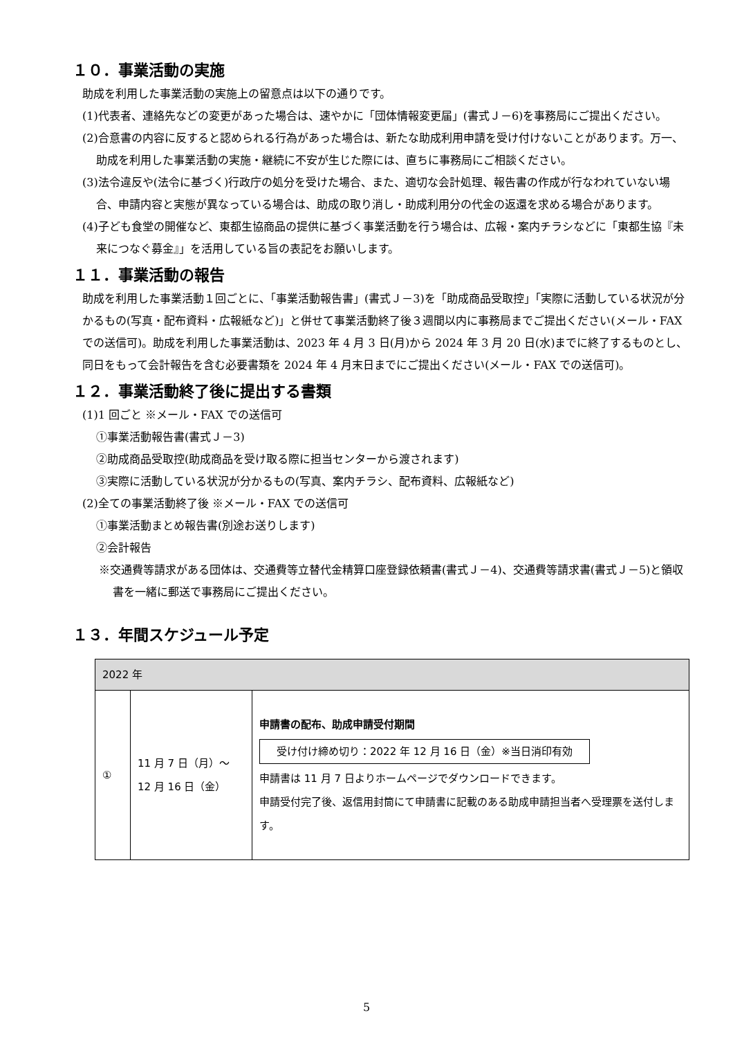１０．事業活動の実施
助成を利用した事業活動の実施上の留意点は以下の通りです。
(1)代表者、連絡先などの変更があった場合は、速やかに「団体情報変更届」(書式Ｊ－6)を事務局にご提出ください。
(2)合意書の内容に反すると認められる行為があった場合は、新たな助成利用申請を受け付けないことがあります。万一、助成を利用した事業活動の実施・継続に不安が生じた際には、直ちに事務局にご相談ください。
(3)法令違反や(法令に基づく)行政庁の処分を受けた場合、また、適切な会計処理、報告書の作成が行なわれていない場合、申請内容と実態が異なっている場合は、助成の取り消し・助成利用分の代金の返還を求める場合があります。
(4)子ども食堂の開催など、東都生協商品の提供に基づく事業活動を行う場合は、広報・案内チラシなどに「東都生協『未来につなぐ募金』」を活用している旨の表記をお願いします。
１１．事業活動の報告
助成を利用した事業活動１回ごとに、「事業活動報告書」(書式Ｊ－3)を「助成商品受取控」「実際に活動している状況が分かるもの(写真・配布資料・広報紙など)」と併せて事業活動終了後３週間以内に事務局までご提出ください(メール・FAX での送信可)。助成を利用した事業活動は、2023 年 4 月 3 日(月)から 2024 年 3 月 20 日(水)までに終了するものとし、同日をもって会計報告を含む必要書類を 2024 年 4 月末日までにご提出ください(メール・FAX での送信可)。
１２．事業活動終了後に提出する書類
(1)1 回ごと ※メール・FAX での送信可
①事業活動報告書(書式Ｊ－3)
②助成商品受取控(助成商品を受け取る際に担当センターから渡されます)
③実際に活動している状況が分かるもの(写真、案内チラシ、配布資料、広報紙など)
(2)全ての事業活動終了後 ※メール・FAX での送信可
①事業活動まとめ報告書(別途お送りします)
②会計報告
※交通費等請求がある団体は、交通費等立替代金精算口座登録依頼書(書式Ｊ－4)、交通費等請求書(書式Ｊ－5)と領収書を一緒に郵送で事務局にご提出ください。
１３．年間スケジュール予定
| 2022 年 | | |
| --- | --- | --- |
| ① | 11 月 7 日（月）～ 12 月 16 日（金） | 申請書の配布、助成申請受付期間 受け付け締め切り：2022 年 12 月 16 日（金）※当日消印有効 申請書は 11 月 7 日よりホームページでダウンロードできます。 申請受付完了後、返信用封筒にて申請書に記載のある助成申請担当者へ受理票を送付します。 |
5